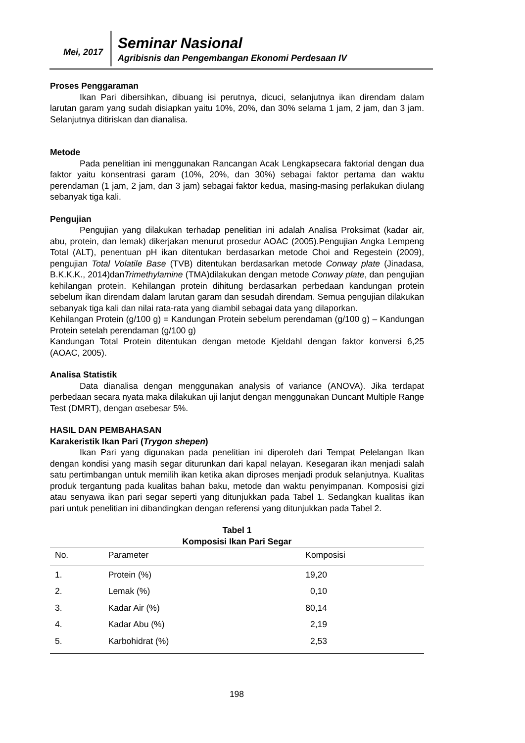Mei, 2017 Seminar Nasional
Agribisnis dan Pengembangan Ekonomi Perdesaan IV
Proses Penggaraman
Ikan Pari dibersihkan, dibuang isi perutnya, dicuci, selanjutnya ikan direndam dalam larutan garam yang sudah disiapkan yaitu 10%, 20%, dan 30% selama 1 jam, 2 jam, dan 3 jam. Selanjutnya ditiriskan dan dianalisa.
Metode
Pada penelitian ini menggunakan Rancangan Acak Lengkapsecara faktorial dengan dua faktor yaitu konsentrasi garam (10%, 20%, dan 30%) sebagai faktor pertama dan waktu perendaman (1 jam, 2 jam, dan 3 jam) sebagai faktor kedua, masing-masing perlakukan diulang sebanyak tiga kali.
Pengujian
Pengujian yang dilakukan terhadap penelitian ini adalah Analisa Proksimat (kadar air, abu, protein, dan lemak) dikerjakan menurut prosedur AOAC (2005).Pengujian Angka Lempeng Total (ALT), penentuan pH ikan ditentukan berdasarkan metode Choi and Regestein (2009), pengujian Total Volatile Base (TVB) ditentukan berdasarkan metode Conway plate (Jinadasa, B.K.K.K., 2014)danTrimethylamine (TMA)dilakukan dengan metode Conway plate, dan pengujian kehilangan protein. Kehilangan protein dihitung berdasarkan perbedaan kandungan protein sebelum ikan direndam dalam larutan garam dan sesudah direndam. Semua pengujian dilakukan sebanyak tiga kali dan nilai rata-rata yang diambil sebagai data yang dilaporkan.
Kehilangan Protein (g/100 g) = Kandungan Protein sebelum perendaman (g/100 g) – Kandungan Protein setelah perendaman (g/100 g)
Kandungan Total Protein ditentukan dengan metode Kjeldahl dengan faktor konversi 6,25 (AOAC, 2005).
Analisa Statistik
Data dianalisa dengan menggunakan analysis of variance (ANOVA). Jika terdapat perbedaan secara nyata maka dilakukan uji lanjut dengan menggunakan Duncant Multiple Range Test (DMRT), dengan αsebesar 5%.
HASIL DAN PEMBAHASAN
Karakeristik Ikan Pari (Trygon shepen)
Ikan Pari yang digunakan pada penelitian ini diperoleh dari Tempat Pelelangan Ikan dengan kondisi yang masih segar diturunkan dari kapal nelayan. Kesegaran ikan menjadi salah satu pertimbangan untuk memilih ikan ketika akan diproses menjadi produk selanjutnya. Kualitas produk tergantung pada kualitas bahan baku, metode dan waktu penyimpanan. Komposisi gizi atau senyawa ikan pari segar seperti yang ditunjukkan pada Tabel 1. Sedangkan kualitas ikan pari untuk penelitian ini dibandingkan dengan referensi yang ditunjukkan pada Tabel 2.
Tabel 1
Komposisi Ikan Pari Segar
| No. | Parameter | Komposisi |
| --- | --- | --- |
| 1. | Protein (%) | 19,20 |
| 2. | Lemak (%) | 0,10 |
| 3. | Kadar Air (%) | 80,14 |
| 4. | Kadar Abu (%) | 2,19 |
| 5. | Karbohidrat (%) | 2,53 |
198